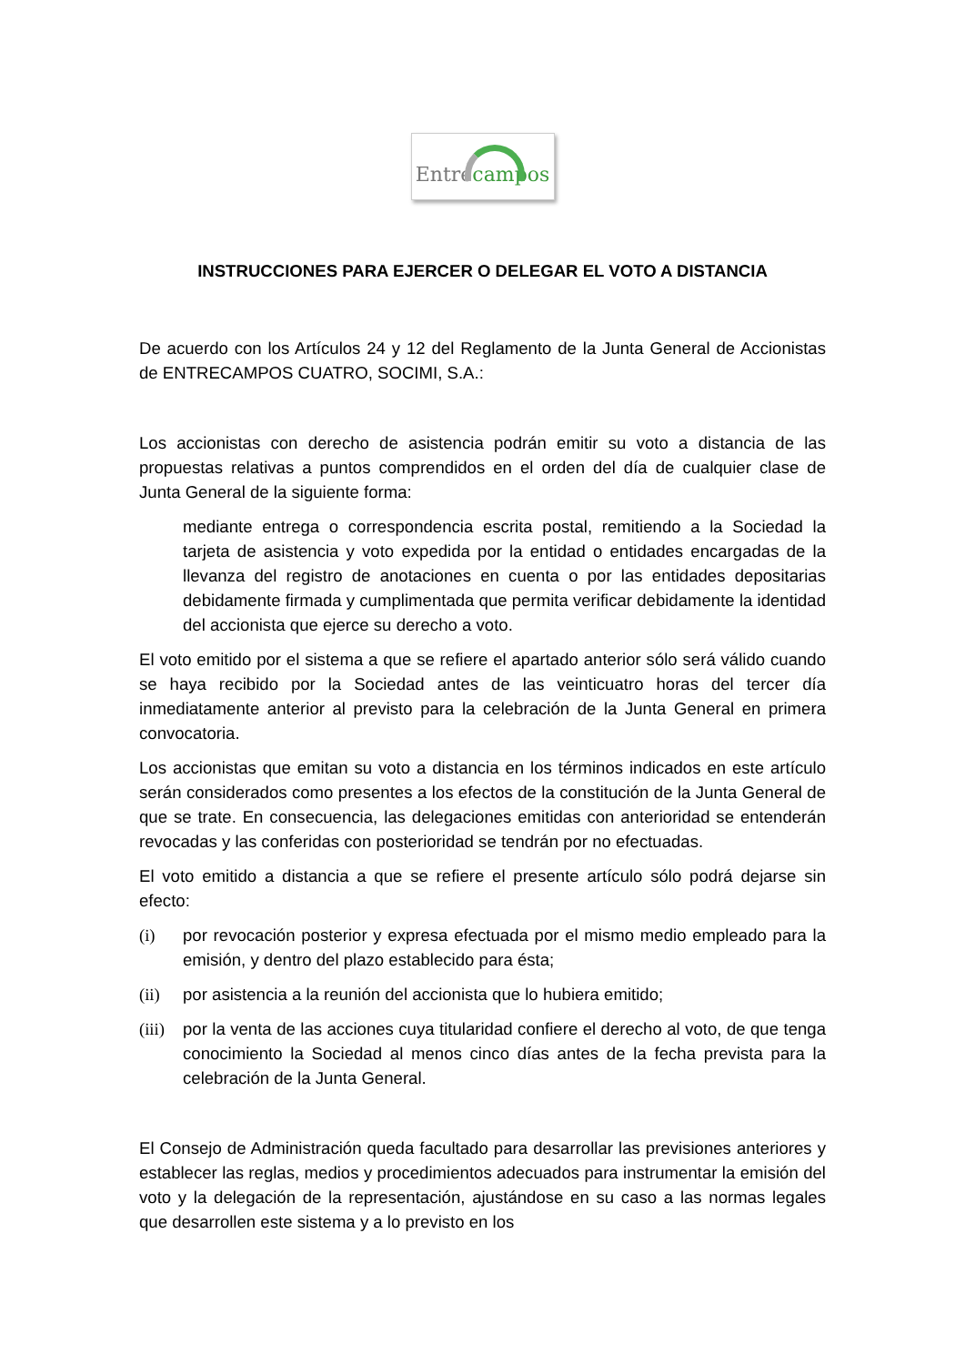Entre campos
INSTRUCCIONES PARA EJERCER O DELEGAR EL VOTO A DISTANCIA
De acuerdo con los Artículos 24 y 12 del Reglamento de la Junta General de Accionistas de ENTRECAMPOS CUATRO, SOCIMI, S.A.:
Los accionistas con derecho de asistencia podrán emitir su voto a distancia de las propuestas relativas a puntos comprendidos en el orden del día de cualquier clase de Junta General de la siguiente forma:
mediante entrega o correspondencia escrita postal, remitiendo a la Sociedad la tarjeta de asistencia y voto expedida por la entidad o entidades encargadas de la llevanza del registro de anotaciones en cuenta o por las entidades depositarias debidamente firmada y cumplimentada que permita verificar debidamente la identidad del accionista que ejerce su derecho a voto.
El voto emitido por el sistema a que se refiere el apartado anterior sólo será válido cuando se haya recibido por la Sociedad antes de las veinticuatro horas del tercer día inmediatamente anterior al previsto para la celebración de la Junta General en primera convocatoria.
Los accionistas que emitan su voto a distancia en los términos indicados en este artículo serán considerados como presentes a los efectos de la constitución de la Junta General de que se trate. En consecuencia, las delegaciones emitidas con anterioridad se entenderán revocadas y las conferidas con posterioridad se tendrán por no efectuadas.
El voto emitido a distancia a que se refiere el presente artículo sólo podrá dejarse sin efecto:
(i) por revocación posterior y expresa efectuada por el mismo medio empleado para la emisión, y dentro del plazo establecido para ésta;
(ii) por asistencia a la reunión del accionista que lo hubiera emitido;
(iii) por la venta de las acciones cuya titularidad confiere el derecho al voto, de que tenga conocimiento la Sociedad al menos cinco días antes de la fecha prevista para la celebración de la Junta General.
El Consejo de Administración queda facultado para desarrollar las previsiones anteriores y establecer las reglas, medios y procedimientos adecuados para instrumentar la emisión del voto y la delegación de la representación, ajustándose en su caso a las normas legales que desarrollen este sistema y a lo previsto en los